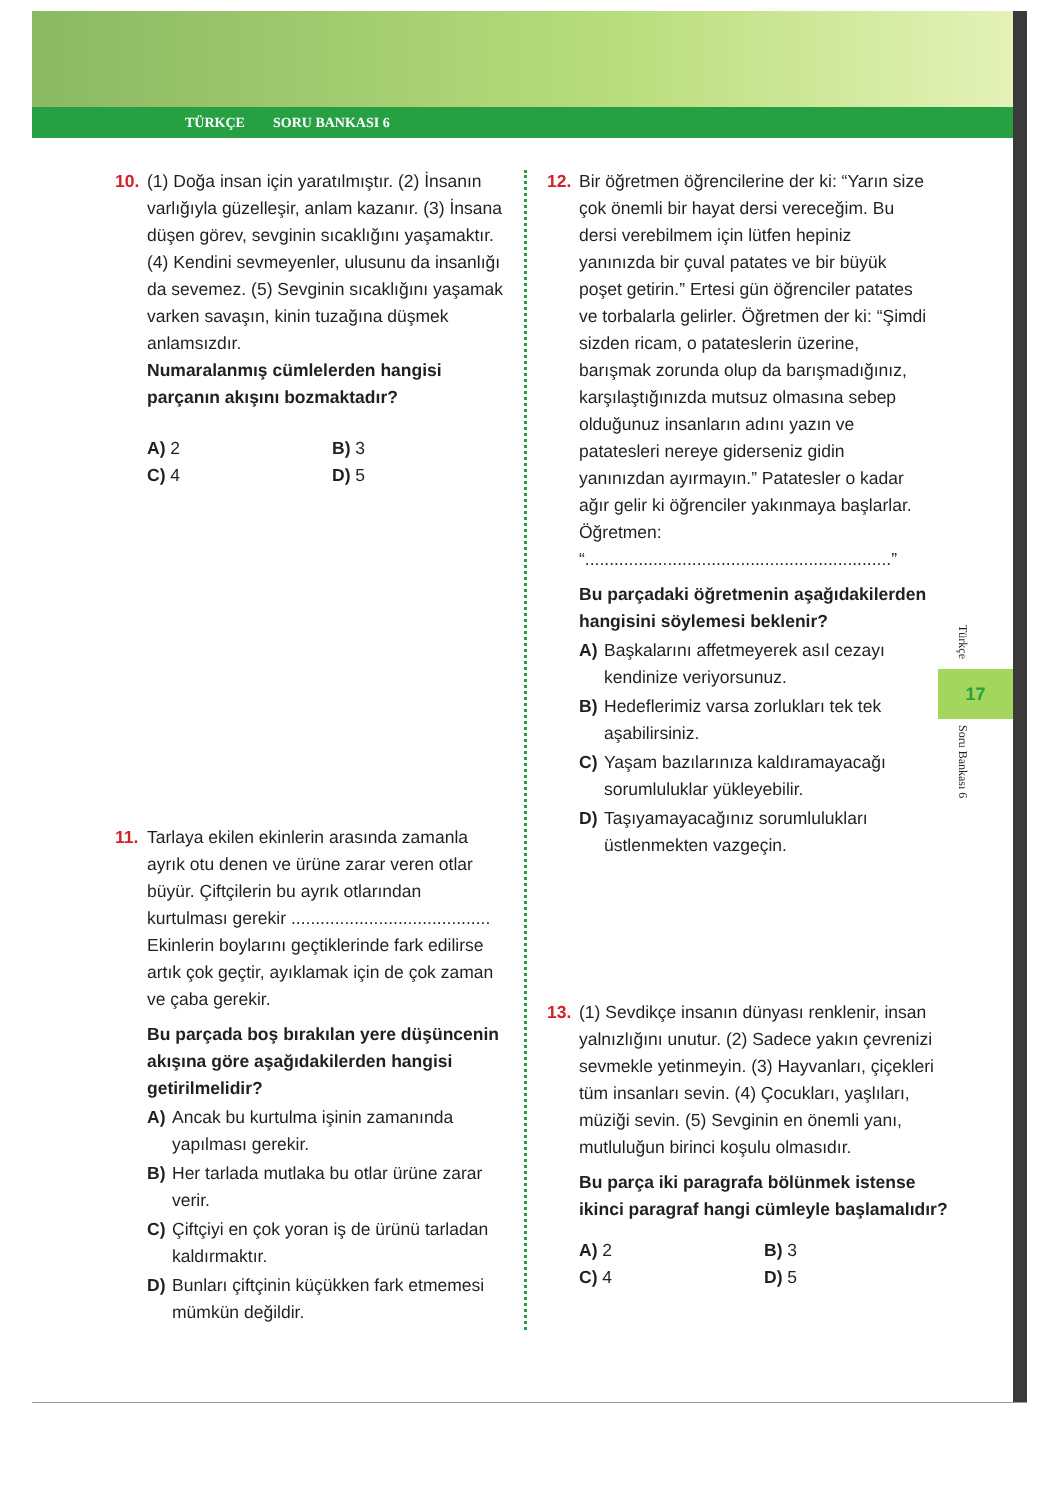TÜRKÇE SORU BANKASI 6
10. (1) Doğa insan için yaratılmıştır. (2) İnsanın varlığıyla güzelleşir, anlam kazanır. (3) İnsana düşen görev, sevginin sıcaklığını yaşamaktır. (4) Kendini sevmeyenler, ulusunu da insanlığı da sevemez. (5) Sevginin sıcaklığını yaşamak varken savaşın, kinin tuzağına düşmek anlamsızdır.
Numaralanmış cümlelerden hangisi parçanın akışını bozmaktadır?
A) 2 B) 3 C) 4 D) 5
11. Tarlaya ekilen ekinlerin arasında zamanla ayrık otu denen ve ürüne zarar veren otlar büyür. Çiftçilerin bu ayrık otlarından kurtulması gerekir ......................................... Ekinlerin boylarını geçtiklerinde fark edilirse artık çok geçtir, ayıklamak için de çok zaman ve çaba gerekir.
Bu parçada boş bırakılan yere düşüncenin akışına göre aşağıdakilerden hangisi getirilmelidir?
A) Ancak bu kurtulma işinin zamanında yapılması gerekir.
B) Her tarlada mutlaka bu otlar ürüne zarar verir.
C) Çiftçiyi en çok yoran iş de ürünü tarladan kaldırmaktır.
D) Bunları çiftçinin küçükken fark etmemesi mümkün değildir.
12. Bir öğretmen öğrencilerine der ki: “Yarın size çok önemli bir hayat dersi vereceğim. Bu dersi verebilmem için lütfen hepiniz yanınızda bir çuval patates ve bir büyük poşet getirin.” Ertesi gün öğrenciler patates ve torbalarla gelirler. Öğretmen der ki: “Şimdi sizden ricam, o patateslerin üzerine, barışmak zorunda olup da barışmadığınız, karşılaştığınızda mutsuz olmasına sebep olduğunuz insanların adını yazın ve patatesleri nereye giderseniz gidin yanınızdan ayırmayın.” Patatesler o kadar ağır gelir ki öğrenciler yakınmaya başlarlar. Öğretmen: “...............................................................”
Bu parçadaki öğretmenin aşağıdakilerden hangisini söylemesi beklenir?
A) Başkalarını affetmeyerek asıl cezayı kendinize veriyorsunuz.
B) Hedeflerimiz varsa zorlukları tek tek aşabilirsiniz.
C) Yaşam bazılarınıza kaldıramayacağı sorumluluklar yükleyebilir.
D) Taşıyamayacağınız sorumlulukları üstlenmekten vazgeçin.
13. (1) Sevdikçe insanın dünyası renklenir, insan yalnızlığını unutur. (2) Sadece yakın çevrenizi sevmekle yetinmeyin. (3) Hayvanları, çiçekleri tüm insanları sevin. (4) Çocukları, yaşlıları, müziği sevin. (5) Sevginin en önemli yanı, mutluluğun birinci koşulu olmasıdır.
Bu parça iki paragrafa bölünmek istense ikinci paragraf hangi cümleyle başlamalıdır?
A) 2 B) 3 C) 4 D) 5
Türkçe
17
Soru Bankası 6